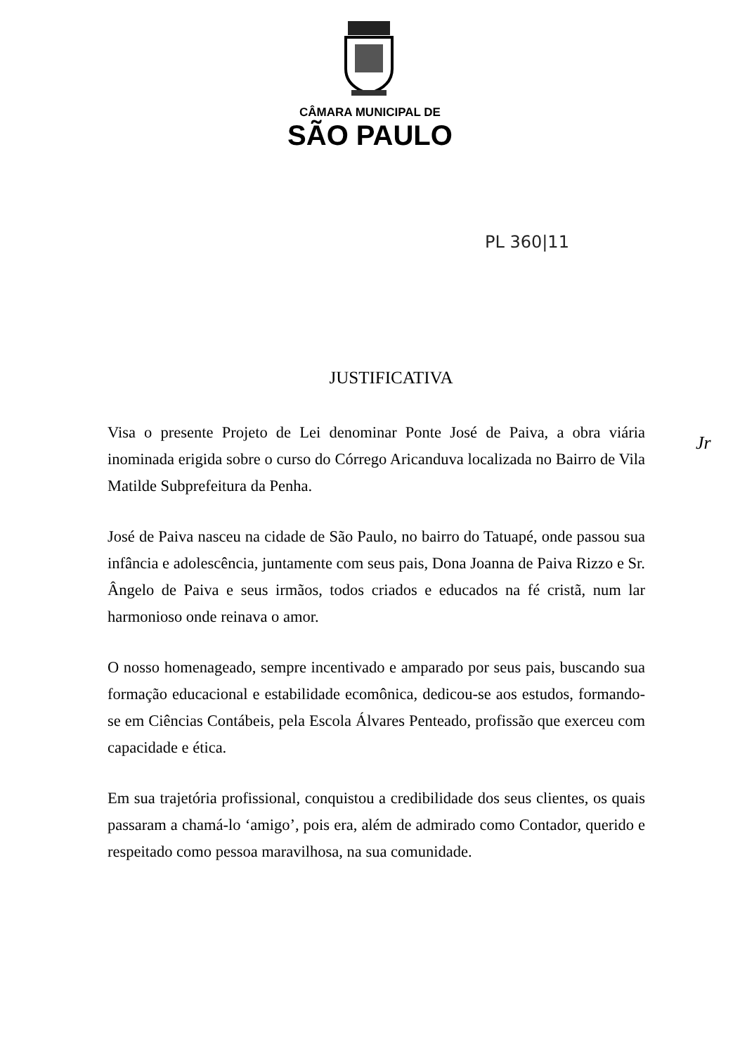CÂMARA MUNICIPAL DE
SÃO PAULO
PL 360|11
Jr
JUSTIFICATIVA
Visa o presente Projeto de Lei denominar Ponte José de Paiva, a obra viária inominada erigida sobre o curso do Córrego Aricanduva localizada no Bairro de Vila Matilde Subprefeitura da Penha.
José de Paiva nasceu na cidade de São Paulo, no bairro do Tatuapé, onde passou sua infância e adolescência, juntamente com seus pais, Dona Joanna de Paiva Rizzo e Sr. Ângelo de Paiva e seus irmãos, todos criados e educados na fé cristã, num lar harmonioso onde reinava o amor.
O nosso homenageado, sempre incentivado e amparado por seus pais, buscando sua formação educacional e estabilidade ecomônica, dedicou-se aos estudos, formando-se em Ciências Contábeis, pela Escola Álvares Penteado, profissão que exerceu com capacidade e ética.
Em sua trajetória profissional, conquistou a credibilidade dos seus clientes, os quais passaram a chamá-lo ‘amigo’, pois era, além de admirado como Contador, querido e respeitado como pessoa maravilhosa, na sua comunidade.